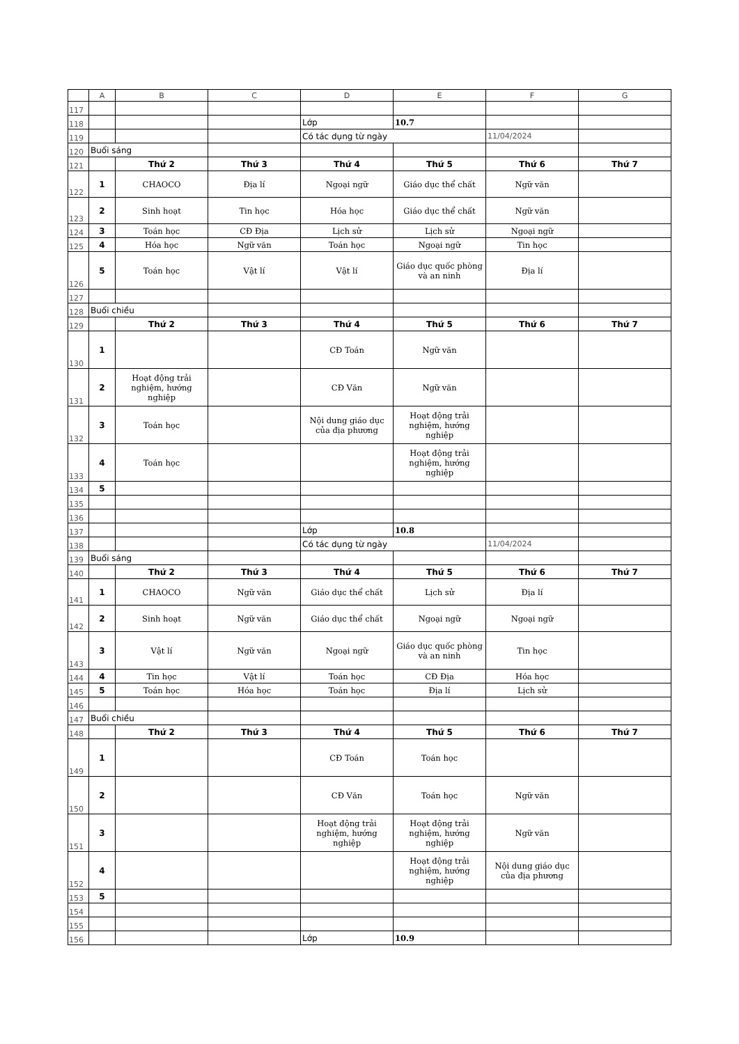| | A | B | C | D | E | F | G |
| --- | --- | --- | --- | --- | --- | --- | --- |
| 117 | | | | | | | |
| 118 | | | | Lớp | 10.7 | | |
| 119 | | | | Có tác dụng từ ngày | | 11/04/2024 | |
| 120 | Buổi sáng | | | | | | |
| 121 | | Thứ 2 | Thứ 3 | Thứ 4 | Thứ 5 | Thứ 6 | Thứ 7 |
| 122 | 1 | CHAOCO | Địa lí | Ngoại ngữ | Giáo dục thể chất | Ngữ văn | |
| 123 | 2 | Sinh hoạt | Tin học | Hóa học | Giáo dục thể chất | Ngữ văn | |
| 124 | 3 | Toán học | CĐ Địa | Lịch sử | Lịch sử | Ngoại ngữ | |
| 125 | 4 | Hóa học | Ngữ văn | Toán học | Ngoại ngữ | Tin học | |
| 126 | 5 | Toán học | Vật lí | Vật lí | Giáo dục quốc phòng và an ninh | Địa lí | |
| 127 | | | | | | | |
| 128 | Buổi chiều | | | | | | |
| 129 | | Thứ 2 | Thứ 3 | Thứ 4 | Thứ 5 | Thứ 6 | Thứ 7 |
| 130 | 1 | | | CĐ Toán | Ngữ văn | | |
| 131 | 2 | Hoạt động trải nghiệm, hướng nghiệp | | CĐ Văn | Ngữ văn | | |
| 132 | 3 | Toán học | | Nội dung giáo dục của địa phương | Hoạt động trải nghiệm, hướng nghiệp | | |
| 133 | 4 | Toán học | | | Hoạt động trải nghiệm, hướng nghiệp | | |
| 134 | 5 | | | | | | |
| 135 | | | | | | | |
| 136 | | | | | | | |
| 137 | | | | Lớp | 10.8 | | |
| 138 | | | | Có tác dụng từ ngày | | 11/04/2024 | |
| 139 | Buổi sáng | | | | | | |
| 140 | | Thứ 2 | Thứ 3 | Thứ 4 | Thứ 5 | Thứ 6 | Thứ 7 |
| 141 | 1 | CHAOCO | Ngữ văn | Giáo dục thể chất | Lịch sử | Địa lí | |
| 142 | 2 | Sinh hoạt | Ngữ văn | Giáo dục thể chất | Ngoại ngữ | Ngoại ngữ | |
| 143 | 3 | Vật lí | Ngữ văn | Ngoại ngữ | Giáo dục quốc phòng và an ninh | Tin học | |
| 144 | 4 | Tin học | Vật lí | Toán học | CĐ Địa | Hóa học | |
| 145 | 5 | Toán học | Hóa học | Toán học | Địa lí | Lịch sử | |
| 146 | | | | | | | |
| 147 | Buổi chiều | | | | | | |
| 148 | | Thứ 2 | Thứ 3 | Thứ 4 | Thứ 5 | Thứ 6 | Thứ 7 |
| 149 | 1 | | | CĐ Toán | Toán học | | |
| 150 | 2 | | | CĐ Văn | Toán học | Ngữ văn | |
| 151 | 3 | | | Hoạt động trải nghiệm, hướng nghiệp | Hoạt động trải nghiệm, hướng nghiệp | Ngữ văn | |
| 152 | 4 | | | | Hoạt động trải nghiệm, hướng nghiệp | Nội dung giáo dục của địa phương | |
| 153 | 5 | | | | | | |
| 154 | | | | | | | |
| 155 | | | | | | | |
| 156 | | | | Lớp | 10.9 | | |